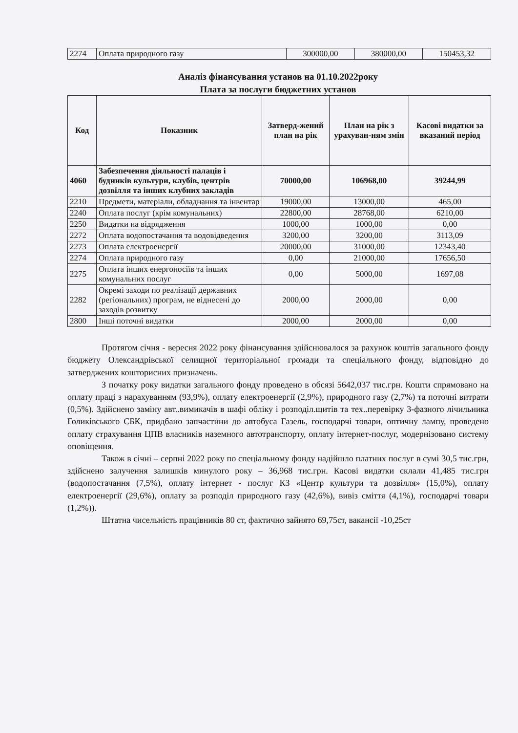| 2274 | Оплата природного газу | 300000,00 | 380000,00 | 150453,32 |
Аналіз фінансування установ на 01.10.2022року
Плата за послуги бюджетних установ
| Код | Показник | Затверд-жений план на рік | План на рік з урахуван-ням змін | Касові видатки за вказаний період |
| --- | --- | --- | --- | --- |
| 4060 | Забезпечення діяльності палаців і будинків культури, клубів, центрів дозвілля та інших клубних закладів | 70000,00 | 106968,00 | 39244,99 |
| 2210 | Предмети, матеріали, обладнання та інвентар | 19000,00 | 13000,00 | 465,00 |
| 2240 | Оплата послуг (крім комунальних) | 22800,00 | 28768,00 | 6210,00 |
| 2250 | Видатки на відрядження | 1000,00 | 1000,00 | 0,00 |
| 2272 | Оплата водопостачання та водовідведення | 3200,00 | 3200,00 | 3113,09 |
| 2273 | Оплата електроенергії | 20000,00 | 31000,00 | 12343,40 |
| 2274 | Оплата природного газу | 0,00 | 21000,00 | 17656,50 |
| 2275 | Оплата інших енергоносіїв та інших комунальних послуг | 0,00 | 5000,00 | 1697,08 |
| 2282 | Окремі заходи по реалізації державних (регіональних) програм, не віднесені до заходів розвитку | 2000,00 | 2000,00 | 0,00 |
| 2800 | Інші поточні видатки | 2000,00 | 2000,00 | 0,00 |
Протягом січня - вересня 2022 року фінансування здійснювалося за рахунок коштів загального фонду бюджету Олександрівської селищної територіальної громади та спеціального фонду, відповідно до затверджених кошторисних призначень.
З початку року видатки загального фонду проведено в обсязі 5642,037 тис.грн. Кошти спрямовано на оплату праці з нарахуванням (93,9%), оплату електроенергії (2,9%), природного газу (2,7%) та поточні витрати (0,5%). Здійснено заміну авт..вимикачів в шафі обліку і розподіл.щитів та тех..перевірку 3-фазного лічильника Голиківського СБК, придбано запчастини до автобуса Газель, господарчі товари, оптичну лампу, проведено оплату страхування ЦПВ власників наземного автотранспорту, оплату інтернет-послуг, модернізовано систему оповіщення.
Також в січні – серпні 2022 року по спеціальному фонду надійшло платних послуг в сумі 30,5 тис.грн, здійснено залучення залишків минулого року – 36,968 тис.грн. Касові видатки склали 41,485 тис.грн (водопостачання (7,5%), оплату інтернет - послуг КЗ «Центр культури та дозвілля» (15,0%), оплату електроенергії (29,6%), оплату за розподіл природного газу (42,6%), вивіз сміття (4,1%), господарчі товари (1,2%)).
Штатна чисельність працівників 80 ст, фактично зайнято 69,75ст, вакансії -10,25ст